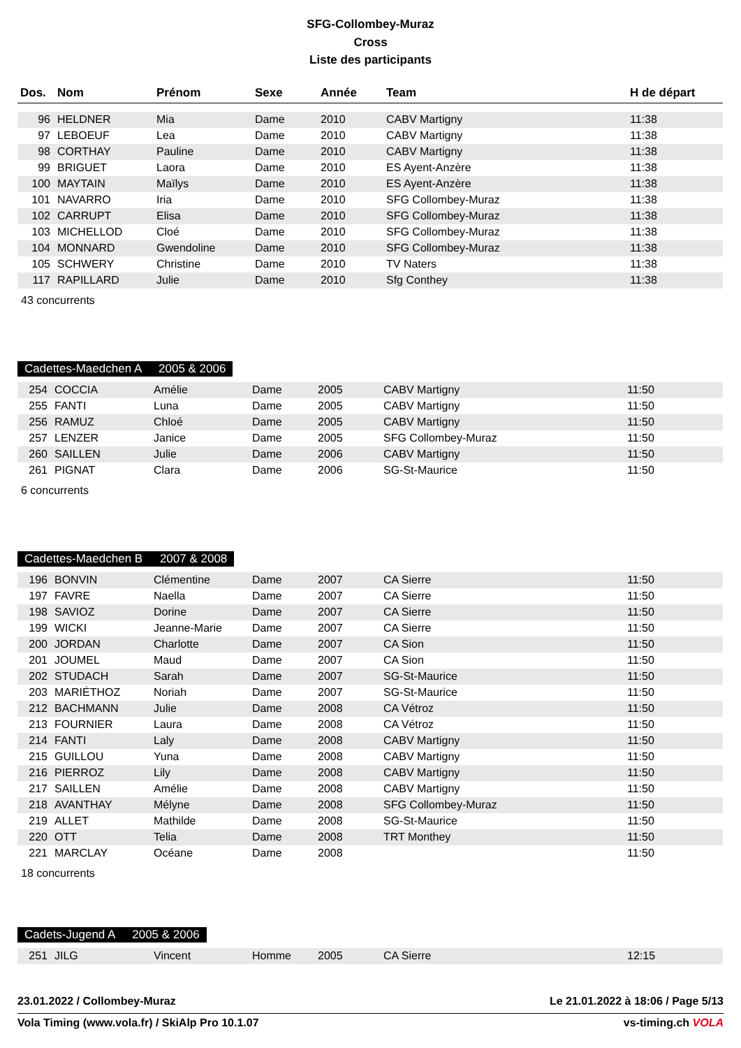SFG-Collombey-Muraz
Cross
Liste des participants
| Dos. | Nom | Prénom | Sexe | Année | Team | H de départ |
| --- | --- | --- | --- | --- | --- | --- |
| 96 | HELDNER | Mia | Dame | 2010 | CABV Martigny | 11:38 |
| 97 | LEBOEUF | Lea | Dame | 2010 | CABV Martigny | 11:38 |
| 98 | CORTHAY | Pauline | Dame | 2010 | CABV Martigny | 11:38 |
| 99 | BRIGUET | Laora | Dame | 2010 | ES Ayent-Anzère | 11:38 |
| 100 | MAYTAIN | Maïlys | Dame | 2010 | ES Ayent-Anzère | 11:38 |
| 101 | NAVARRO | Iria | Dame | 2010 | SFG Collombey-Muraz | 11:38 |
| 102 | CARRUPT | Elisa | Dame | 2010 | SFG Collombey-Muraz | 11:38 |
| 103 | MICHELLOD | Cloé | Dame | 2010 | SFG Collombey-Muraz | 11:38 |
| 104 | MONNARD | Gwendoline | Dame | 2010 | SFG Collombey-Muraz | 11:38 |
| 105 | SCHWERY | Christine | Dame | 2010 | TV Naters | 11:38 |
| 117 | RAPILLARD | Julie | Dame | 2010 | Sfg Conthey | 11:38 |
43 concurrents
Cadettes-Maedchen A 2005 & 2006
| 254 | COCCIA | Amélie | Dame | 2005 | CABV Martigny | 11:50 |
| 255 | FANTI | Luna | Dame | 2005 | CABV Martigny | 11:50 |
| 256 | RAMUZ | Chloé | Dame | 2005 | CABV Martigny | 11:50 |
| 257 | LENZER | Janice | Dame | 2005 | SFG Collombey-Muraz | 11:50 |
| 260 | SAILLEN | Julie | Dame | 2006 | CABV Martigny | 11:50 |
| 261 | PIGNAT | Clara | Dame | 2006 | SG-St-Maurice | 11:50 |
6 concurrents
Cadettes-Maedchen B 2007 & 2008
| 196 | BONVIN | Clémentine | Dame | 2007 | CA Sierre | 11:50 |
| 197 | FAVRE | Naella | Dame | 2007 | CA Sierre | 11:50 |
| 198 | SAVIOZ | Dorine | Dame | 2007 | CA Sierre | 11:50 |
| 199 | WICKI | Jeanne-Marie | Dame | 2007 | CA Sierre | 11:50 |
| 200 | JORDAN | Charlotte | Dame | 2007 | CA Sion | 11:50 |
| 201 | JOUMEL | Maud | Dame | 2007 | CA Sion | 11:50 |
| 202 | STUDACH | Sarah | Dame | 2007 | SG-St-Maurice | 11:50 |
| 203 | MARIÉTHOZ | Noriah | Dame | 2007 | SG-St-Maurice | 11:50 |
| 212 | BACHMANN | Julie | Dame | 2008 | CA Vétroz | 11:50 |
| 213 | FOURNIER | Laura | Dame | 2008 | CA Vétroz | 11:50 |
| 214 | FANTI | Laly | Dame | 2008 | CABV Martigny | 11:50 |
| 215 | GUILLOU | Yuna | Dame | 2008 | CABV Martigny | 11:50 |
| 216 | PIERROZ | Lily | Dame | 2008 | CABV Martigny | 11:50 |
| 217 | SAILLEN | Amélie | Dame | 2008 | CABV Martigny | 11:50 |
| 218 | AVANTHAY | Mélyne | Dame | 2008 | SFG Collombey-Muraz | 11:50 |
| 219 | ALLET | Mathilde | Dame | 2008 | SG-St-Maurice | 11:50 |
| 220 | OTT | Telia | Dame | 2008 | TRT Monthey | 11:50 |
| 221 | MARCLAY | Océane | Dame | 2008 | | 11:50 |
18 concurrents
Cadets-Jugend A 2005 & 2006
| 251 | JILG | Vincent | Homme | 2005 | CA Sierre | 12:15 |
23.01.2022 / Collombey-Muraz Le 21.01.2022 à 18:06 / Page 5/13
Vola Timing (www.vola.fr) / SkiAlp Pro 10.1.07 vs-timing.ch VOLA